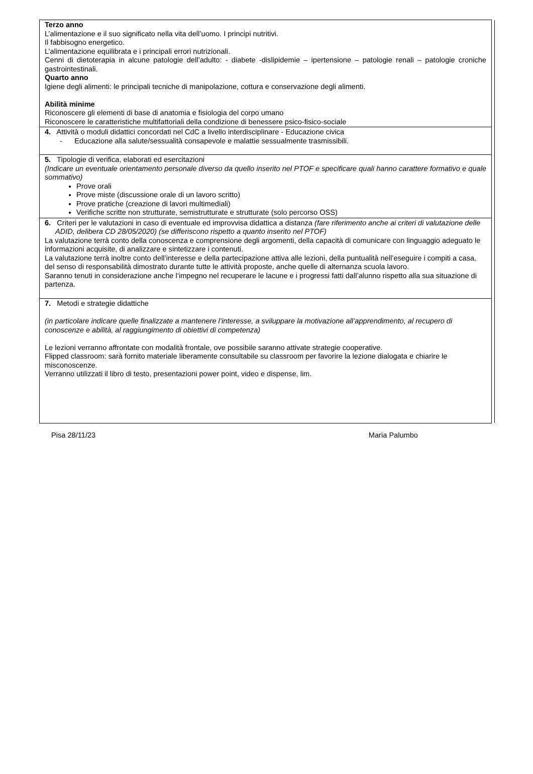Terzo anno
L’alimentazione e il suo significato nella vita dell’uomo. I principi nutritivi.
Il fabbisogno energetico.
L’alimentazione equilibrata e i principali errori nutrizionali.
Cenni di dietoterapia in alcune patologie dell’adulto: - diabete -dislipidemie – ipertensione – patologie renali – patologie croniche gastrointestinali.
Quarto anno
Igiene degli alimenti: le principali tecniche di manipolazione, cottura e conservazione degli alimenti.
Abilità minime
Riconoscere gli elementi di base di anatomia e fisiologia del corpo umano
Riconoscere le caratteristiche multifattoriali della condizione di benessere psico-fisico-sociale
4. Attività o moduli didattici concordati nel CdC a livello interdisciplinare - Educazione civica
- Educazione alla salute/sessualità consapevole e malattie sessualmente trasmissibili.
5. Tipologie di verifica, elaborati ed esercitazioni
(Indicare un eventuale orientamento personale diverso da quello inserito nel PTOF e specificare quali hanno carattere formativo e quale sommativo)
Prove orali
Prove miste (discussione orale di un lavoro scritto)
Prove pratiche (creazione di lavori multimediali)
Verifiche scritte non strutturate, semistrutturate e strutturate (solo percorso OSS)
6. Criteri per le valutazioni in caso di eventuale ed improvvisa didattica a distanza (fare riferimento anche ai criteri di valutazione delle ADID, delibera CD 28/05/2020) (se differiscono rispetto a quanto inserito nel PTOF)
La valutazione terrà conto della conoscenza e comprensione degli argomenti, della capacità di comunicare con linguaggio adeguato le informazioni acquisite, di analizzare e sintetizzare i contenuti.
La valutazione terrà inoltre conto dell’interesse e della partecipazione attiva alle lezioni, della puntualità nell’eseguire i compiti a casa, del senso di responsabilità dimostrato durante tutte le attività proposte, anche quelle di alternanza scuola lavoro.
Saranno tenuti in considerazione anche l’impegno nel recuperare le lacune e i progressi fatti dall’alunno rispetto alla sua situazione di partenza.
7. Metodi e strategie didattiche
(in particolare indicare quelle finalizzate a mantenere l’interesse, a sviluppare la motivazione all’apprendimento, al recupero di conoscenze e abilità, al raggiungimento di obiettivi di competenza)
Le lezioni verranno affrontate con modalità frontale, ove possibile saranno attivate strategie cooperative.
Flipped classroom: sarà fornito materiale liberamente consultabile su classroom per favorire la lezione dialogata e chiarire le misconoscenze.
Verranno utilizzati il libro di testo, presentazioni power point, video e dispense, lim.
Pisa 28/11/23 Maria Palumbo